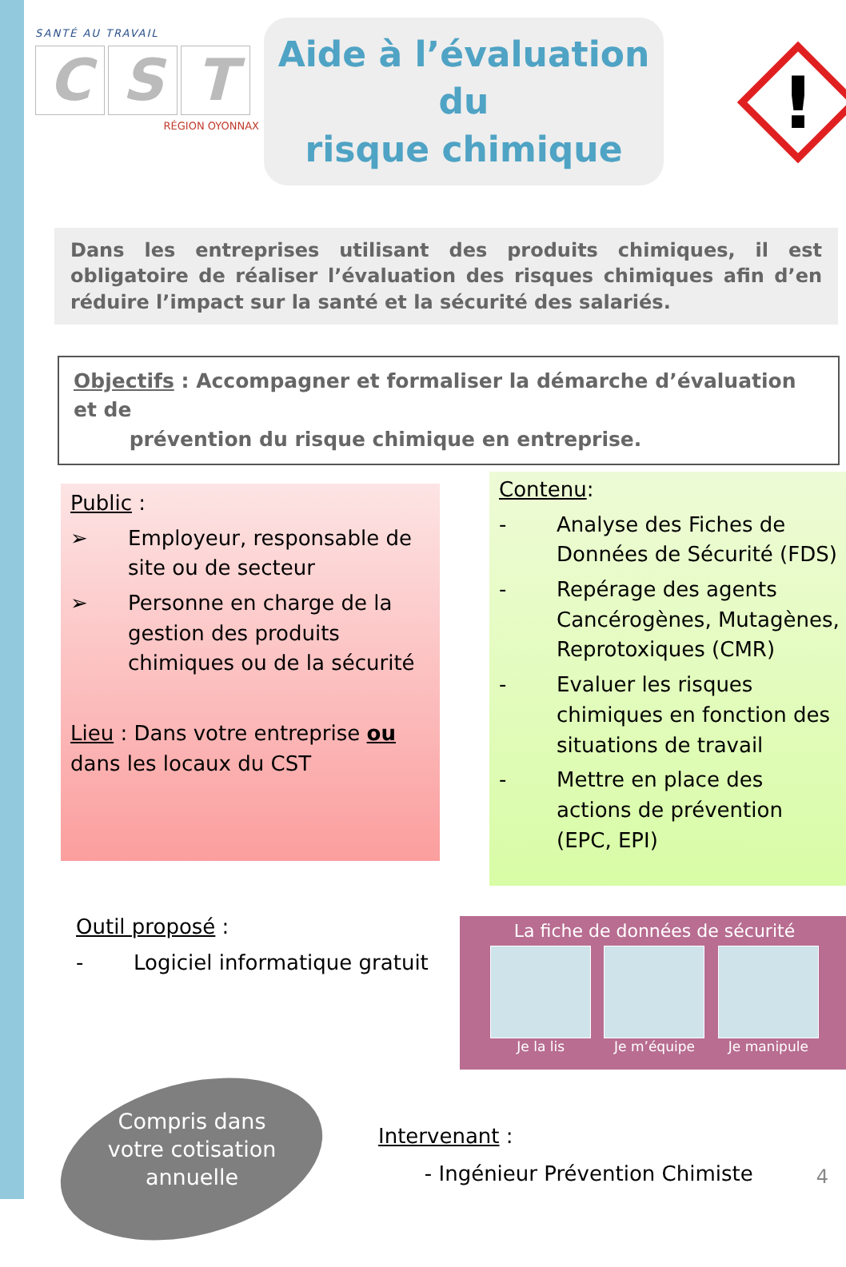SANTÉ AU TRAVAIL
C S T
RÉGION OYONNAX
Aide à l’évaluation du
risque chimique
!
Dans les entreprises utilisant des produits chimiques, il est obligatoire de réaliser l’évaluation des risques chimiques afin d’en réduire l’impact sur la santé et la sécurité des salariés.
Objectifs : Accompagner et formaliser la démarche d’évaluation et de
prévention du risque chimique en entreprise.
Public :
➢ Employeur, responsable de site ou de secteur
➢ Personne en charge de la gestion des produits chimiques ou de la sécurité
Lieu : Dans votre entreprise ou dans les locaux du CST
Contenu:
- Analyse des Fiches de Données de Sécurité (FDS)
- Repérage des agents Cancérogènes, Mutagènes, Reprotoxiques (CMR)
- Evaluer les risques chimiques en fonction des situations de travail
- Mettre en place des actions de prévention (EPC, EPI)
Outil proposé :
- Logiciel informatique gratuit
La fiche de données de sécurité
Je la lis Je m’équipe Je manipule
Compris dans votre cotisation annuelle
Intervenant :
- Ingénieur Prévention Chimiste
4